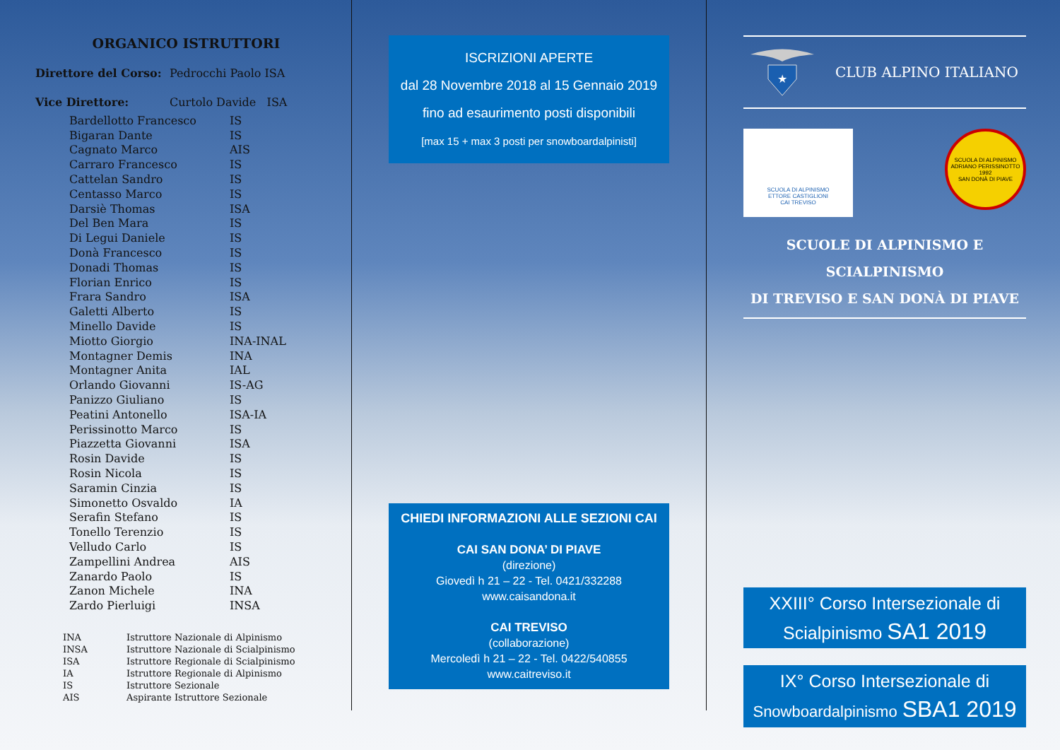ORGANICO ISTRUTTORI
Direttore del Corso: Pedrocchi Paolo ISA
Vice Direttore: Curtolo Davide ISA
| Bardellotto Francesco | IS |
| Bigaran Dante | IS |
| Cagnato Marco | AIS |
| Carraro Francesco | IS |
| Cattelan Sandro | IS |
| Centasso Marco | IS |
| Darsiè Thomas | ISA |
| Del Ben Mara | IS |
| Di Legui Daniele | IS |
| Donà Francesco | IS |
| Donadi Thomas | IS |
| Florian Enrico | IS |
| Frara Sandro | ISA |
| Galetti Alberto | IS |
| Minello Davide | IS |
| Miotto Giorgio | INA-INAL |
| Montagner Demis | INA |
| Montagner Anita | IAL |
| Orlando Giovanni | IS-AG |
| Panizzo Giuliano | IS |
| Peatini Antonello | ISA-IA |
| Perissinotto Marco | IS |
| Piazzetta Giovanni | ISA |
| Rosin Davide | IS |
| Rosin Nicola | IS |
| Saramin Cinzia | IS |
| Simonetto Osvaldo | IA |
| Serafin Stefano | IS |
| Tonello Terenzio | IS |
| Velludo Carlo | IS |
| Zampellini Andrea | AIS |
| Zanardo Paolo | IS |
| Zanon Michele | INA |
| Zardo Pierluigi | INSA |
| INA | Istruttore Nazionale di Alpinismo |
| INSA | Istruttore Nazionale di Scialpinismo |
| ISA | Istruttore Regionale di Scialpinismo |
| IA | Istruttore Regionale di Alpinismo |
| IS | Istruttore Sezionale |
| AIS | Aspirante Istruttore Sezionale |
ISCRIZIONI APERTE
dal 28 Novembre 2018 al 15 Gennaio 2019
fino ad esaurimento posti disponibili
[max 15 + max 3 posti per snowboardalpinisti]
CHIEDI INFORMAZIONI ALLE SEZIONI CAI
CAI SAN DONA’ DI PIAVE
(direzione)
Giovedì h 21 – 22 - Tel. 0421/332288
www.caisandona.it
CAI TREVISO
(collaborazione)
Mercoledì h 21 – 22 - Tel. 0422/540855
www.caitreviso.it
★
CLUB ALPINO ITALIANO
SCUOLA DI ALPINISMO
ETTORE CASTIGLIONI
CAI TREVISO
SCUOLA DI ALPINISMO ADRIANO PERISSINOTTO
1992
SAN DONÀ DI PIAVE
SCUOLE DI ALPINISMO E SCIALPINISMO
DI TREVISO E SAN DONÀ DI PIAVE
XXIII° Corso Intersezionale di
Scialpinismo SA1 2019
IX° Corso Intersezionale di
Snowboardalpinismo SBA1 2019